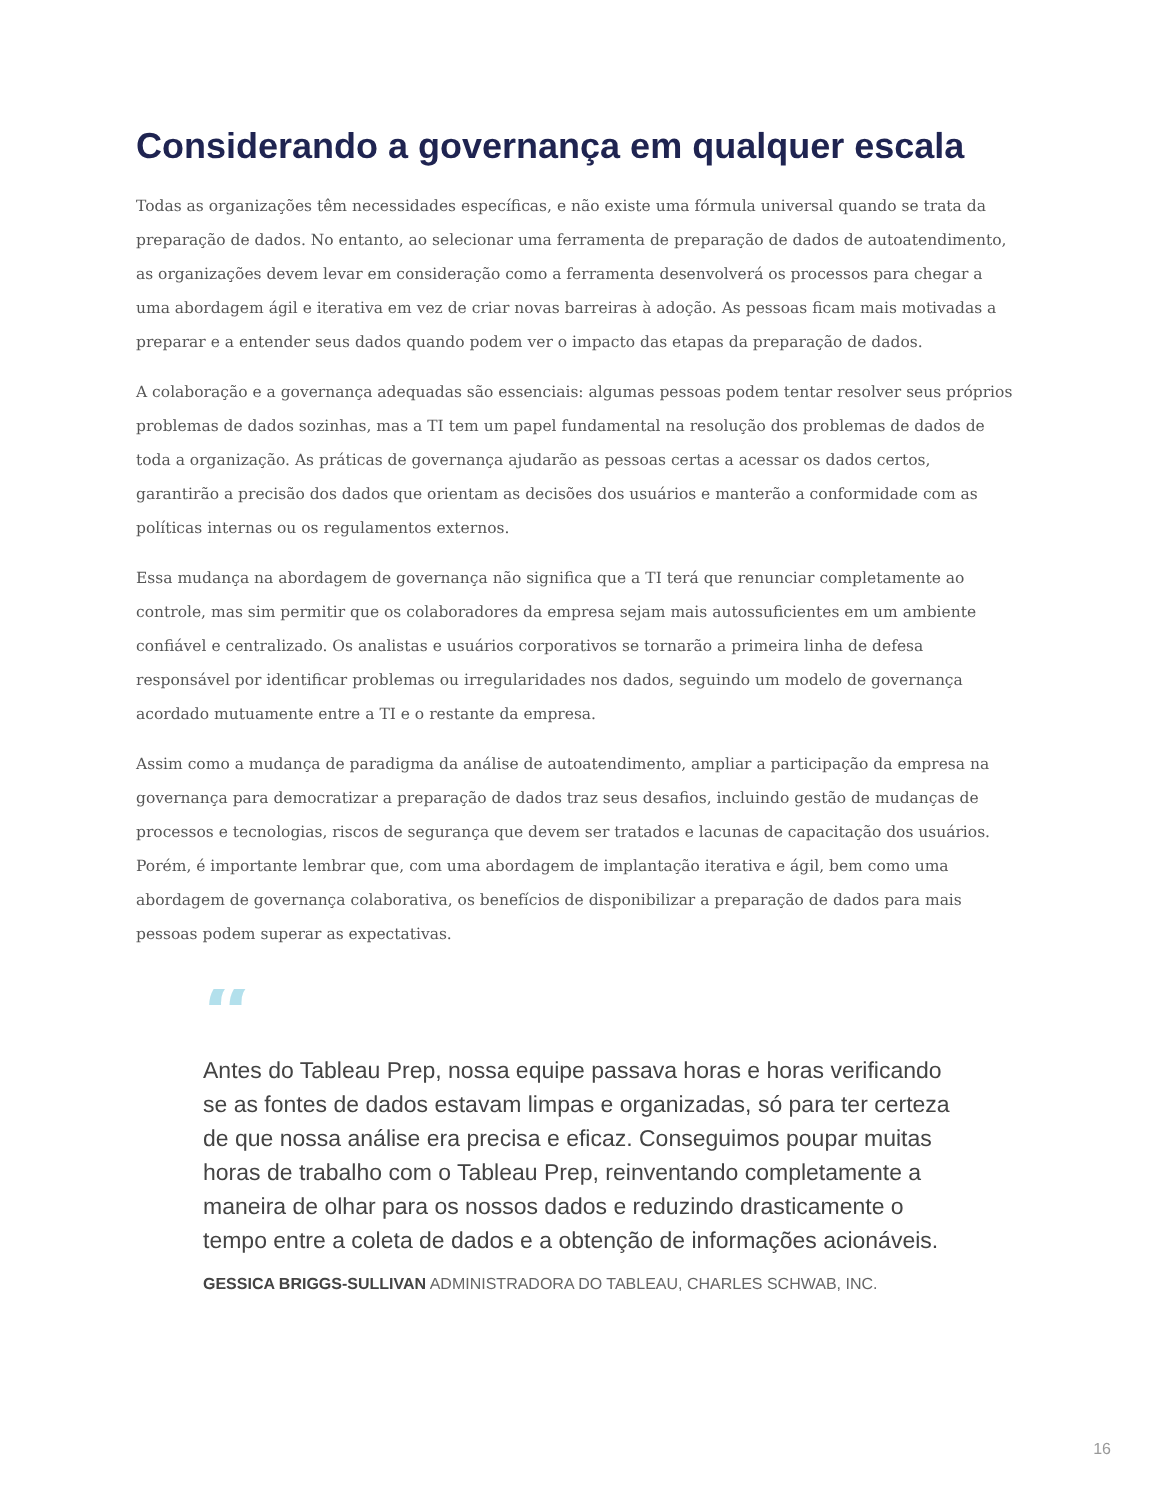Considerando a governança em qualquer escala
Todas as organizações têm necessidades específicas, e não existe uma fórmula universal quando se trata da preparação de dados. No entanto, ao selecionar uma ferramenta de preparação de dados de autoatendimento, as organizações devem levar em consideração como a ferramenta desenvolverá os processos para chegar a uma abordagem ágil e iterativa em vez de criar novas barreiras à adoção. As pessoas ficam mais motivadas a preparar e a entender seus dados quando podem ver o impacto das etapas da preparação de dados.
A colaboração e a governança adequadas são essenciais: algumas pessoas podem tentar resolver seus próprios problemas de dados sozinhas, mas a TI tem um papel fundamental na resolução dos problemas de dados de toda a organização. As práticas de governança ajudarão as pessoas certas a acessar os dados certos, garantirão a precisão dos dados que orientam as decisões dos usuários e manterão a conformidade com as políticas internas ou os regulamentos externos.
Essa mudança na abordagem de governança não significa que a TI terá que renunciar completamente ao controle, mas sim permitir que os colaboradores da empresa sejam mais autossuficientes em um ambiente confiável e centralizado. Os analistas e usuários corporativos se tornarão a primeira linha de defesa responsável por identificar problemas ou irregularidades nos dados, seguindo um modelo de governança acordado mutuamente entre a TI e o restante da empresa.
Assim como a mudança de paradigma da análise de autoatendimento, ampliar a participação da empresa na governança para democratizar a preparação de dados traz seus desafios, incluindo gestão de mudanças de processos e tecnologias, riscos de segurança que devem ser tratados e lacunas de capacitação dos usuários. Porém, é importante lembrar que, com uma abordagem de implantação iterativa e ágil, bem como uma abordagem de governança colaborativa, os benefícios de disponibilizar a preparação de dados para mais pessoas podem superar as expectativas.
“
Antes do Tableau Prep, nossa equipe passava horas e horas verificando se as fontes de dados estavam limpas e organizadas, só para ter certeza de que nossa análise era precisa e eficaz. Conseguimos poupar muitas horas de trabalho com o Tableau Prep, reinventando completamente a maneira de olhar para os nossos dados e reduzindo drasticamente o tempo entre a coleta de dados e a obtenção de informações acionáveis.
GESSICA BRIGGS-SULLIVAN ADMINISTRADORA DO TABLEAU, CHARLES SCHWAB, INC.
16